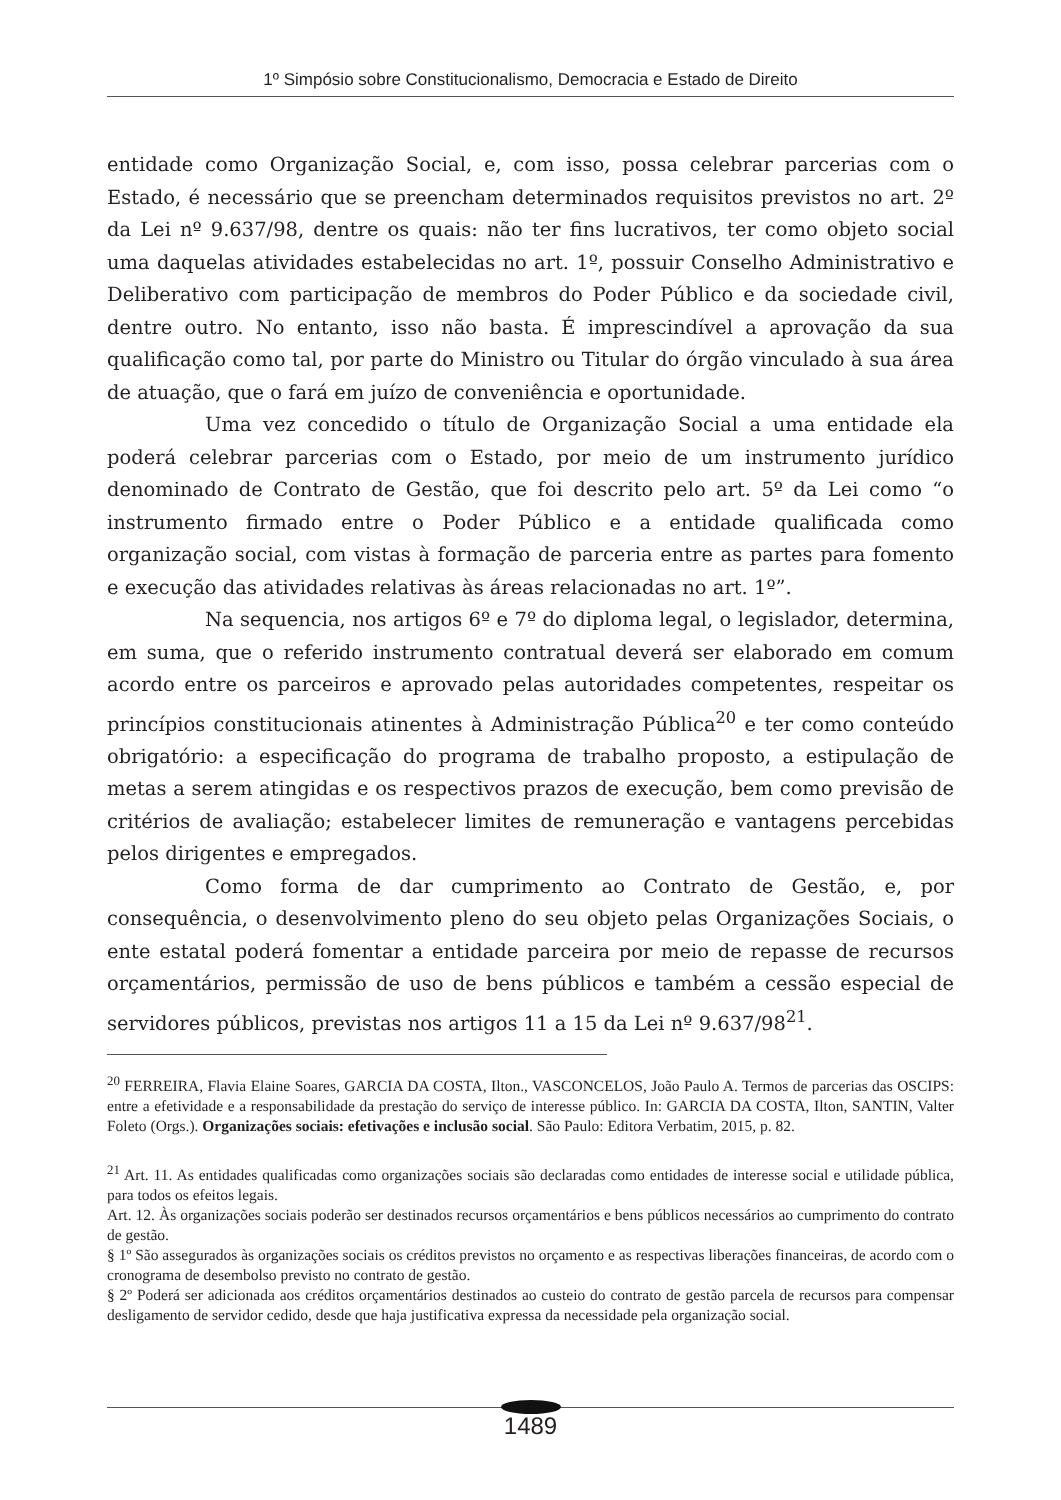1º Simpósio sobre Constitucionalismo, Democracia e Estado de Direito
entidade como Organização Social, e, com isso, possa celebrar parcerias com o Estado, é necessário que se preencham determinados requisitos previstos no art. 2º da Lei nº 9.637/98, dentre os quais: não ter fins lucrativos, ter como objeto social uma daquelas atividades estabelecidas no art. 1º, possuir Conselho Administrativo e Deliberativo com participação de membros do Poder Público e da sociedade civil, dentre outro. No entanto, isso não basta. É imprescindível a aprovação da sua qualificação como tal, por parte do Ministro ou Titular do órgão vinculado à sua área de atuação, que o fará em juízo de conveniência e oportunidade.
Uma vez concedido o título de Organização Social a uma entidade ela poderá celebrar parcerias com o Estado, por meio de um instrumento jurídico denominado de Contrato de Gestão, que foi descrito pelo art. 5º da Lei como “o instrumento firmado entre o Poder Público e a entidade qualificada como organização social, com vistas à formação de parceria entre as partes para fomento e execução das atividades relativas às áreas relacionadas no art. 1º”.
Na sequencia, nos artigos 6º e 7º do diploma legal, o legislador, determina, em suma, que o referido instrumento contratual deverá ser elaborado em comum acordo entre os parceiros e aprovado pelas autoridades competentes, respeitar os princípios constitucionais atinentes à Administração Pública<sup>20</sup> e ter como conteúdo obrigatório: a especificação do programa de trabalho proposto, a estipulação de metas a serem atingidas e os respectivos prazos de execução, bem como previsão de critérios de avaliação; estabelecer limites de remuneração e vantagens percebidas pelos dirigentes e empregados.
Como forma de dar cumprimento ao Contrato de Gestão, e, por consequência, o desenvolvimento pleno do seu objeto pelas Organizações Sociais, o ente estatal poderá fomentar a entidade parceira por meio de repasse de recursos orçamentários, permissão de uso de bens públicos e também a cessão especial de servidores públicos, previstas nos artigos 11 a 15 da Lei nº 9.637/98<sup>21</sup>.
<sup>20</sup> FERREIRA, Flavia Elaine Soares, GARCIA DA COSTA, Ilton., VASCONCELOS, João Paulo A. Termos de parcerias das OSCIPS: entre a efetividade e a responsabilidade da prestação do serviço de interesse público. In: GARCIA DA COSTA, Ilton, SANTIN, Valter Foleto (Orgs.). Organizações sociais: efetivações e inclusão social. São Paulo: Editora Verbatim, 2015, p. 82.
<sup>21</sup> Art. 11. As entidades qualificadas como organizações sociais são declaradas como entidades de interesse social e utilidade pública, para todos os efeitos legais.
Art. 12. Às organizações sociais poderão ser destinados recursos orçamentários e bens públicos necessários ao cumprimento do contrato de gestão.
§ 1º São assegurados às organizações sociais os créditos previstos no orçamento e as respectivas liberações financeiras, de acordo com o cronograma de desembolso previsto no contrato de gestão.
§ 2º Poderá ser adicionada aos créditos orçamentários destinados ao custeio do contrato de gestão parcela de recursos para compensar desligamento de servidor cedido, desde que haja justificativa expressa da necessidade pela organização social.
1489